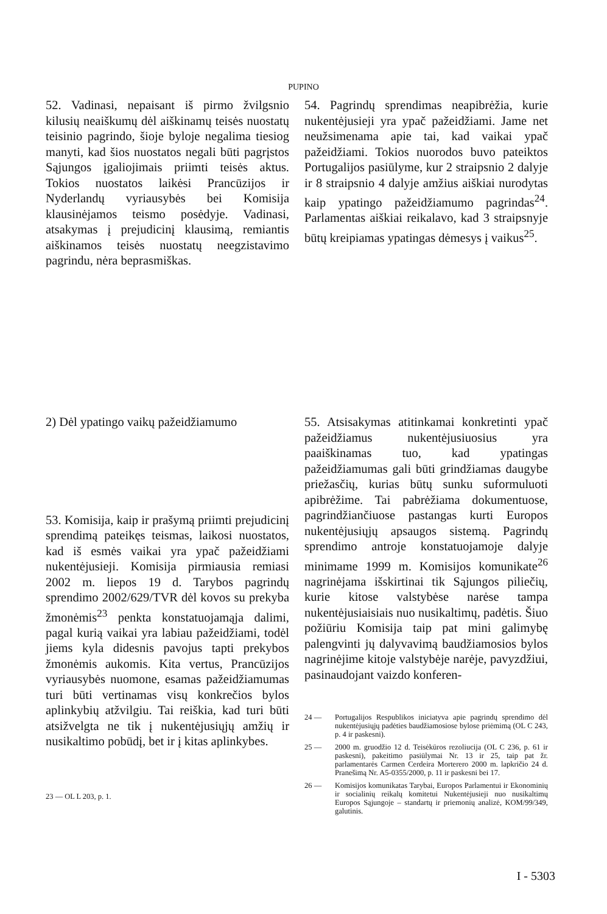PUPINO
52. Vadinasi, nepaisant iš pirmo žvilgsnio kilusių neaiškumų dėl aiškinamų teisės nuostatų teisinio pagrindo, šioje byloje negalima tiesiog manyti, kad šios nuostatos negali būti pagrįstos Sąjungos įgaliojimais priimti teisės aktus. Tokios nuostatos laikėsi Prancūzijos ir Nyderlandų vyriausybės bei Komisija klausinėjamos teismo posėdyje. Vadinasi, atsakymas į prejudicinį klausimą, remiantis aiškinamos teisės nuostatų neegzistavimo pagrindu, nėra beprasmiškas.
54. Pagrindų sprendimas neapibrėžia, kurie nukentėjusieji yra ypač pažeidžiami. Jame net neužsimenama apie tai, kad vaikai ypač pažeidžiami. Tokios nuorodos buvo pateiktos Portugalijos pasiūlyme, kur 2 straipsnio 2 dalyje ir 8 straipsnio 4 dalyje amžius aiškiai nurodytas kaip ypatingo pažeidžiamumo pagrindas<sup>24</sup>. Parlamentas aiškiai reikalavo, kad 3 straipsnyje būtų kreipiamas ypatingas dėmesys į vaikus<sup>25</sup>.
2) Dėl ypatingo vaikų pažeidžiamumo
53. Komisija, kaip ir prašymą priimti prejudicinį sprendimą pateikęs teismas, laikosi nuostatos, kad iš esmės vaikai yra ypač pažeidžiami nukentėjusieji. Komisija pirmiausia remiasi 2002 m. liepos 19 d. Tarybos pagrindų sprendimo 2002/629/TVR dėl kovos su prekyba žmonėmis<sup>23</sup> penkta konstatuojamąja dalimi, pagal kurią vaikai yra labiau pažeidžiami, todėl jiems kyla didesnis pavojus tapti prekybos žmonėmis aukomis. Kita vertus, Prancūzijos vyriausybės nuomone, esamas pažeidžiamumas turi būti vertinamas visų konkrečios bylos aplinkybių atžvilgiu. Tai reiškia, kad turi būti atsižvelgta ne tik į nukentėjusiųjų amžių ir nusikaltimo pobūdį, bet ir į kitas aplinkybes.
23 — OL L 203, p. 1.
55. Atsisakymas atitinkamai konkretinti ypač pažeidžiamus nukentėjusiuosius yra paaiškinamas tuo, kad ypatingas pažeidžiamumas gali būti grindžiamas daugybe priežasčių, kurias būtų sunku suformuluoti apibrėžime. Tai pabrėžiama dokumentuose, pagrindžiančiuose pastangas kurti Europos nukentėjusiųjų apsaugos sistemą. Pagrindų sprendimo antroje konstatuojamoje dalyje minimame 1999 m. Komisijos komunikate<sup>26</sup> nagrinėjama išskirtinai tik Sąjungos piliečių, kurie kitose valstybėse narėse tampa nukentėjusiaisiais nuo nusikaltimų, padėtis. Šiuo požiūriu Komisija taip pat mini galimybę palengvinti jų dalyvavimą baudžiamosios bylos nagrinėjime kitoje valstybėje narėje, pavyzdžiui, pasinaudojant vaizdo konferen-
24 — Portugalijos Respublikos iniciatyva apie pagrindų sprendimo dėl nukentėjusiųjų padėties baudžiamosiose bylose priėmimą (OL C 243, p. 4 ir paskesni).
25 — 2000 m. gruodžio 12 d. Teisėkūros rezoliucija (OL C 236, p. 61 ir paskesni), pakeitimo pasiūlymai Nr. 13 ir 25, taip pat žr. parlamentarės Carmen Cerdeira Morterero 2000 m. lapkričio 24 d. Pranešimą Nr. A5-0355/2000, p. 11 ir paskesni bei 17.
26 — Komisijos komunikatas Tarybai, Europos Parlamentui ir Ekonominių ir socialinių reikalų komitetui Nukentėjusieji nuo nusikaltimų Europos Sąjungoje – standartų ir priemonių analizė, KOM/99/349, galutinis.
I - 5303